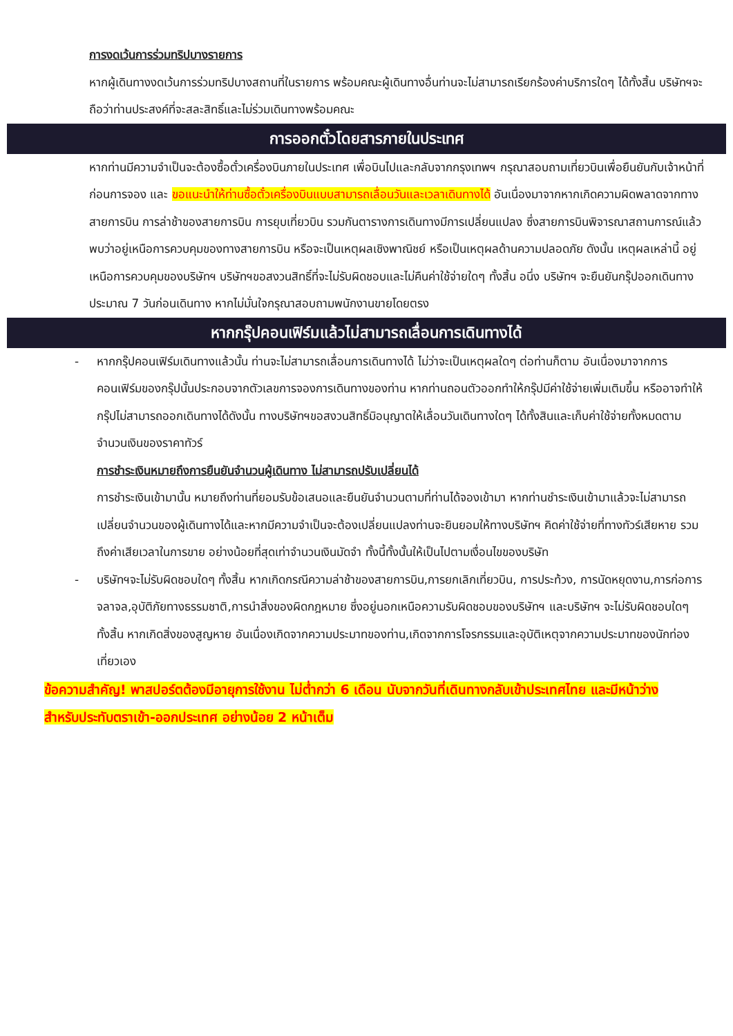การงดเว้นการร่วมทริปบางรายการ
หากผู้เดินทางงดเว้นการร่วมทริปบางสถานที่ในรายการ พร้อมคณะผู้เดินทางอื่นท่านจะไม่สามารถเรียกร้องค่าบริการใดๆ ได้ทั้งสิ้น บริษัทฯจะถือว่าท่านประสงค์ที่จะสละสิทธิ์และไม่ร่วมเดินทางพร้อมคณะ
การออกตั๋วโดยสารภายในประเทศ
หากท่านมีความจำเป็นจะต้องซื้อตั๋วเครื่องบินภายในประเทศ เพื่อบินไปและกลับจากกรุงเทพฯ กรุณาสอบถามเที่ยวบินเพื่อยืนยันกับเจ้าหน้าที่ก่อนการจอง และ ขอแนะนำให้ท่านซื้อตั๋วเครื่องบินแบบสามารถเลื่อนวันและเวลาเดินทางได้ อันเนื่องมาจากหากเกิดความผิดพลาดจากทางสายการบิน การล่าช้าของสายการบิน การยุบเที่ยวบิน รวมกันตารางการเดินทางมีการเปลี่ยนแปลง ซึ่งสายการบินพิจารณาสถานการณ์แล้วพบว่าอยู่เหนือการควบคุมของทางสายการบิน หรือจะเป็นเหตุผลเชิงพาณิชย์ หรือเป็นเหตุผลด้านความปลอดภัย ดังนั้น เหตุผลเหล่านี้ อยู่เหนือการควบคุมของบริษัทฯ บริษัทฯขอสงวนสิทธิ์ที่จะไม่รับผิดชอบและไม่คืนค่าใช้จ่ายใดๆ ทั้งสิ้น อนึ่ง บริษัทฯ จะยืนยันกรุ๊ปออกเดินทางประมาณ 7 วันก่อนเดินทาง หากไม่มั่นใจกรุณาสอบถามพนักงานขายโดยตรง
หากกรุ๊ปคอนเฟิร์มแล้วไม่สามารถเลื่อนการเดินทางได้
- หากกรุ๊ปคอนเฟิร์มเดินทางแล้วนั้น ท่านจะไม่สามารถเลื่อนการเดินทางได้ ไม่ว่าจะเป็นเหตุผลใดๆ ต่อท่านก็ตาม อันเนื่องมาจากการคอนเฟิร์มของกรุ๊ปนั้นประกอบจากตัวเลขการจองการเดินทางของท่าน หากท่านถอนตัวออกทำให้กรุ๊ปมีค่าใช้จ่ายเพิ่มเติมขึ้น หรืออาจทำให้กรุ๊ปไม่สามารถออกเดินทางได้ดังนั้น ทางบริษัทฯขอสงวนสิทธิ์มิอนุญาตให้เลื่อนวันเดินทางใดๆ ได้ทั้งสินและเก็บค่าใช้จ่ายทั้งหมดตามจำนวนเงินของราคาทัวร์
การชำระเงินหมายถึงการยืนยันจำนวนผู้เดินทาง ไม่สามารถปรับเปลี่ยนได้
การชำระเงินเข้ามานั้น หมายถึงท่านที่ยอมรับข้อเสนอและยืนยันจำนวนตามที่ท่านได้จองเข้ามา หากท่านชำระเงินเข้ามาแล้วจะไม่สามารถเปลี่ยนจำนวนของผู้เดินทางได้และหากมีความจำเป็นจะต้องเปลี่ยนแปลงท่านจะยินยอมให้ทางบริษัทฯ คิดค่าใช้จ่ายที่ทางทัวร์เสียหาย รวมถึงค่าเสียเวลาในการขาย อย่างน้อยที่สุดเท่าจำนวนเงินมัดจำ ทั้งนี้ทั้งนั้นให้เป็นไปตามเงื่อนไขของบริษัท
- บริษัทฯจะไม่รับผิดชอบใดๆ ทั้งสิ้น หากเกิดกรณีความล่าช้าของสายการบิน,การยกเลิกเที่ยวบิน, การประท้วง, การนัดหยุดงาน,การก่อการจลาจล,อุบัติภัยทางธรรมชาติ,การนำสิ่งของผิดกฎหมาย ซึ่งอยู่นอกเหนือความรับผิดชอบของบริษัทฯ และบริษัทฯ จะไม่รับผิดชอบใดๆ ทั้งสิ้น หากเกิดสิ่งของสูญหาย อันเนื่องเกิดจากความประมาทของท่าน,เกิดจากการโจรกรรมและอุบัติเหตุจากความประมาทของนักท่องเที่ยวเอง
ข้อความสำคัญ! พาสปอร์ตต้องมีอายุการใช้งาน ไม่ต่ำกว่า 6 เดือน นับจากวันที่เดินทางกลับเข้าประเทศไทย และมีหน้าว่างสำหรับประทับตราเข้า-ออกประเทศ อย่างน้อย 2 หน้าเต็ม